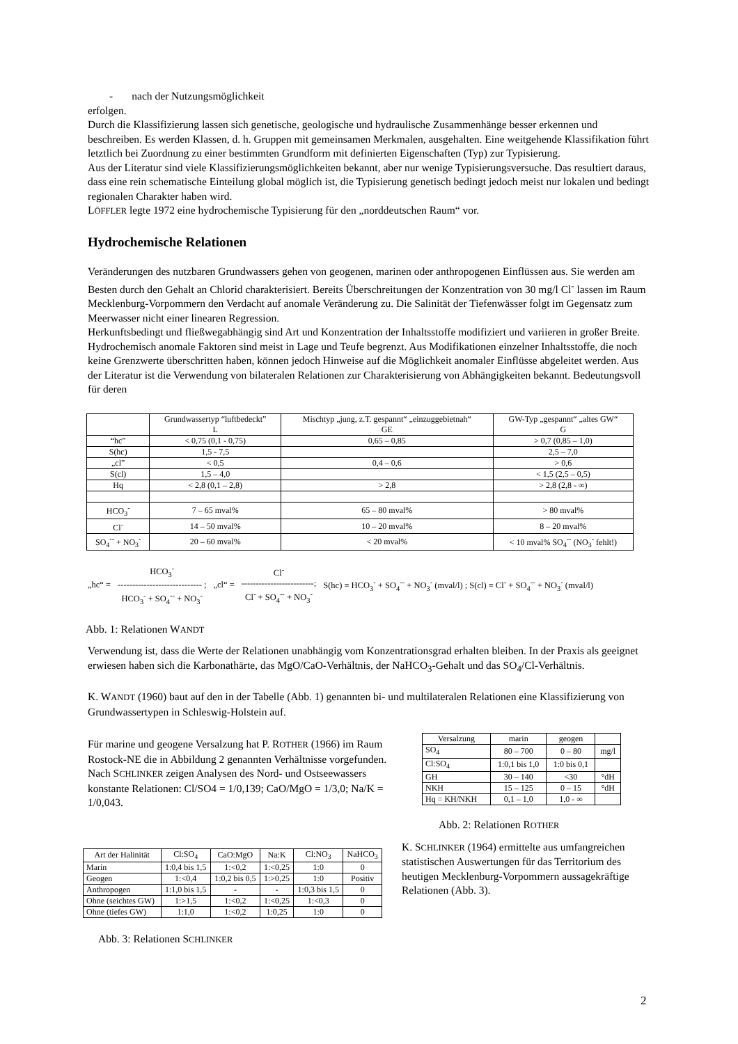- nach der Nutzungsmöglichkeit
erfolgen.
Durch die Klassifizierung lassen sich genetische, geologische und hydraulische Zusammenhänge besser erkennen und beschreiben. Es werden Klassen, d. h. Gruppen mit gemeinsamen Merkmalen, ausgehalten. Eine weitgehende Klassifikation führt letztlich bei Zuordnung zu einer bestimmten Grundform mit definierten Eigenschaften (Typ) zur Typisierung.
Aus der Literatur sind viele Klassifizierungsmöglichkeiten bekannt, aber nur wenige Typisierungsversuche. Das resultiert daraus, dass eine rein schematische Einteilung global möglich ist, die Typisierung genetisch bedingt jedoch meist nur lokalen und bedingt regionalen Charakter haben wird.
LÖFFLER legte 1972 eine hydrochemische Typisierung für den „norddeutschen Raum“ vor.
Hydrochemische Relationen
Veränderungen des nutzbaren Grundwassers gehen von geogenen, marinen oder anthropogenen Einflüssen aus. Sie werden am Besten durch den Gehalt an Chlorid charakterisiert. Bereits Überschreitungen der Konzentration von 30 mg/l Cl<sup>-</sup> lassen im Raum Mecklenburg-Vorpommern den Verdacht auf anomale Veränderung zu. Die Salinität der Tiefenwässer folgt im Gegensatz zum Meerwasser nicht einer linearen Regression.
Herkunftsbedingt und fließwegabhängig sind Art und Konzentration der Inhaltsstoffe modifiziert und variieren in großer Breite.
Hydrochemisch anomale Faktoren sind meist in Lage und Teufe begrenzt. Aus Modifikationen einzelner Inhaltsstoffe, die noch keine Grenzwerte überschritten haben, können jedoch Hinweise auf die Möglichkeit anomaler Einflüsse abgeleitet werden. Aus der Literatur ist die Verwendung von bilateralen Relationen zur Charakterisierung von Abhängigkeiten bekannt. Bedeutungsvoll für deren
| | Grundwassertyp “luftbedeckt” L | Mischtyp „jung, z.T. gespannt“ „einzuggebietnah“ GE | GW-Typ „gespannt“ „altes GW“ G |
| --- | --- | --- | --- |
| “hc” | < 0,75 (0,1 - 0,75) | 0,65 – 0,85 | > 0,7 (0,85 – 1,0) |
| S(hc) | 1,5 - 7,5 | | 2,5 – 7,0 |
| „cl” | < 0,5 | 0,4 – 0,6 | > 0,6 |
| S(cl) | 1,5 – 4,0 | | < 1,5 (2,5 – 0,5) |
| Hq | < 2,8 (0,1 – 2,8) | > 2,8 | > 2,8 (2,8 - ∞) |
| HCO<sub>3</sub><sup>-</sup> | 7 – 65 mval% | 65 – 80 mval% | > 80 mval% |
| Cl<sup>-</sup> | 14 – 50 mval% | 10 – 20 mval% | 8 – 20 mval% |
| SO<sub>4</sub><sup>--</sup> + NO<sub>3</sub><sup>-</sup> | 20 – 60 mval% | < 20 mval% | < 10 mval% SO<sub>4</sub><sup>--</sup> (NO<sub>3</sub><sup>-</sup> fehlt!) |
„hc“ =
HCO<sub>3</sub><sup>-</sup>
----------------------------- ;
HCO<sub>3</sub><sup>-</sup> + SO<sub>4</sub><sup>--</sup> + NO<sub>3</sub><sup>-</sup>
„cl“ =
Cl<sup>-</sup>
-------------------------;
Cl<sup>-</sup> + SO<sub>4</sub><sup>--</sup> + NO<sub>3</sub><sup>-</sup>
S(hc) = HCO<sub>3</sub><sup>-</sup> + SO<sub>4</sub><sup>--</sup> + NO<sub>3</sub><sup>-</sup> (mval/l) ; S(cl) = Cl<sup>-</sup> + SO<sub>4</sub><sup>--</sup> + NO<sub>3</sub><sup>-</sup> (mval/l)
Abb. 1: Relationen WANDT
Verwendung ist, dass die Werte der Relationen unabhängig vom Konzentrationsgrad erhalten bleiben. In der Praxis als geeignet erwiesen haben sich die Karbonathärte, das MgO/CaO-Verhältnis, der NaHCO<sub>3</sub>-Gehalt und das SO<sub>4</sub>/Cl-Verhältnis.
K. WANDT (1960) baut auf den in der Tabelle (Abb. 1) genannten bi- und multilateralen Relationen eine Klassifizierung von Grundwassertypen in Schleswig-Holstein auf.
Für marine und geogene Versalzung hat P. ROTHER (1966) im Raum Rostock-NE die in Abbildung 2 genannten Verhältnisse vorgefunden. Nach SCHLINKER zeigen Analysen des Nord- und Ostseewassers konstante Relationen: Cl/SO4 = 1/0,139; CaO/MgO = 1/3,0; Na/K = 1/0,043.
| Versalzung | marin | geogen | |
| --- | --- | --- | --- |
| SO<sub>4</sub> | 80 – 700 | 0 – 80 | mg/l |
| Cl:SO<sub>4</sub> | 1:0,1 bis 1,0 | 1:0 bis 0,1 | |
| GH | 30 – 140 | <30 | °dH |
| NKH | 15 – 125 | 0 – 15 | °dH |
| Hq = KH/NKH | 0,1 – 1,0 | 1,0 - ∞ | |
Abb. 2: Relationen ROTHER
| Art der Halinität | Cl:SO<sub>4</sub> | CaO:MgO | Na:K | Cl:NO<sub>3</sub> | NaHCO<sub>3</sub> |
| --- | --- | --- | --- | --- | --- |
| Marin | 1:0,4 bis 1,5 | 1:<0,2 | 1:<0,25 | 1:0 | 0 |
| Geogen | 1:<0,4 | 1:0,2 bis 0,5 | 1:>0,25 | 1:0 | Positiv |
| Anthropogen | 1:1,0 bis 1,5 | - | - | 1:0,3 bis 1,5 | 0 |
| Ohne (seichtes GW) | 1:>1,5 | 1:<0,2 | 1:<0,25 | 1:<0,3 | 0 |
| Ohne (tiefes GW) | 1:1,0 | 1:<0,2 | 1:0,25 | 1:0 | 0 |
Abb. 3: Relationen SCHLINKER
K. SCHLINKER (1964) ermittelte aus umfangreichen statistischen Auswertungen für das Territorium des heutigen Mecklenburg-Vorpommern aussagekräftige Relationen (Abb. 3).
2